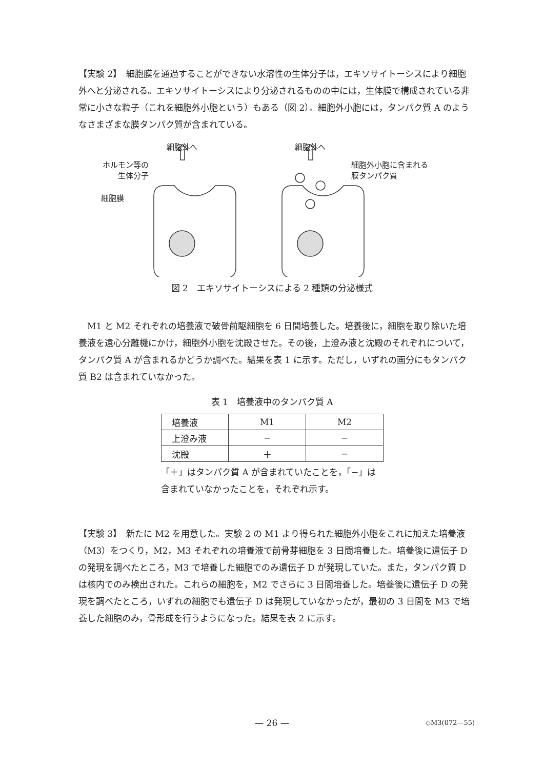【実験 2】　細胞膜を通過することができない水溶性の生体分子は，エキソサイトーシスにより細胞外へと分泌される。エキソサイトーシスにより分泌されるものの中には，生体膜で構成されている非常に小さな粒子（これを細胞外小胞という）もある（図 2）。細胞外小胞には，タンパク質 A のようなさまざまな膜タンパク質が含まれている。
細胞外へ 細胞外へ
ホルモン等の
生体分子
細胞膜
細胞外小胞に含まれる
膜タンパク質
図 2　エキソサイトーシスによる 2 種類の分泌様式
　M1 と M2 それぞれの培養液で破骨前駆細胞を 6 日間培養した。培養後に，細胞を取り除いた培養液を遠心分離機にかけ，細胞外小胞を沈殿させた。その後，上澄み液と沈殿のそれぞれについて，タンパク質 A が含まれるかどうか調べた。結果を表 1 に示す。ただし，いずれの画分にもタンパク質 B2 は含まれていなかった。
表 1　培養液中のタンパク質 A
| 培養液 | M1 | M2 |
| 上澄み液 | − | − |
| 沈殿 | ＋ | − |
「＋」はタンパク質 A が含まれていたことを，「−」は
含まれていなかったことを，それぞれ示す。
【実験 3】　新たに M2 を用意した。実験 2 の M1 より得られた細胞外小胞をこれに加えた培養液（M3）をつくり，M2，M3 それぞれの培養液で前骨芽細胞を 3 日間培養した。培養後に遺伝子 D の発現を調べたところ，M3 で培養した細胞でのみ遺伝子 D が発現していた。また，タンパク質 D は核内でのみ検出された。これらの細胞を，M2 でさらに 3 日間培養した。培養後に遺伝子 D の発現を調べたところ，いずれの細胞でも遺伝子 D は発現していなかったが，最初の 3 日間を M3 で培養した細胞のみ，骨形成を行うようになった。結果を表 2 に示す。
— 26 — ◇M3(072—55)